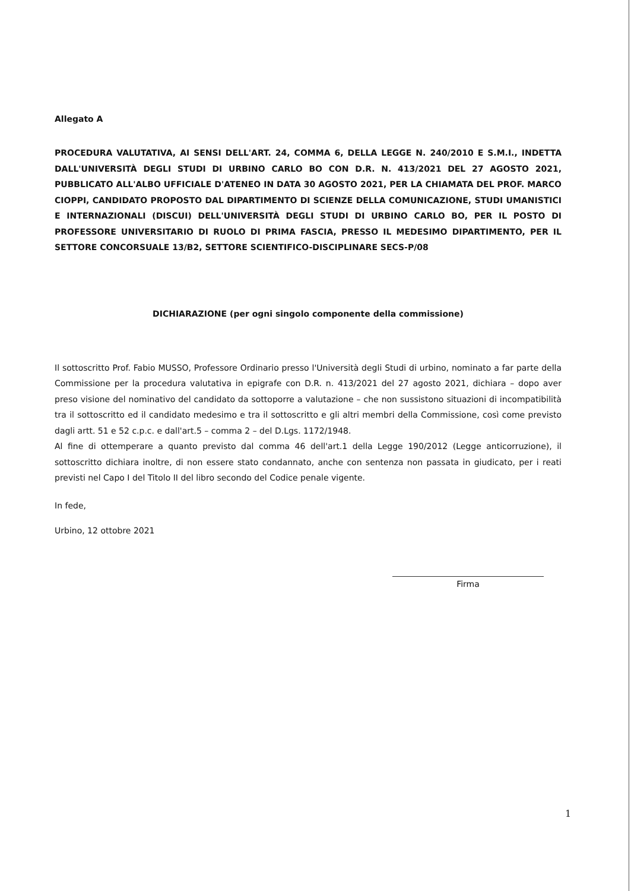Allegato A
PROCEDURA VALUTATIVA, AI SENSI DELL'ART. 24, COMMA 6, DELLA LEGGE N. 240/2010 E S.M.I., INDETTA DALL'UNIVERSITÀ DEGLI STUDI DI URBINO CARLO BO CON D.R. N. 413/2021 DEL 27 AGOSTO 2021, PUBBLICATO ALL'ALBO UFFICIALE D'ATENEO IN DATA 30 AGOSTO 2021, PER LA CHIAMATA DEL PROF. MARCO CIOPPI, CANDIDATO PROPOSTO DAL DIPARTIMENTO DI SCIENZE DELLA COMUNICAZIONE, STUDI UMANISTICI E INTERNAZIONALI (DISCUI) DELL'UNIVERSITÀ DEGLI STUDI DI URBINO CARLO BO, PER IL POSTO DI PROFESSORE UNIVERSITARIO DI RUOLO DI PRIMA FASCIA, PRESSO IL MEDESIMO DIPARTIMENTO, PER IL SETTORE CONCORSUALE 13/B2, SETTORE SCIENTIFICO-DISCIPLINARE SECS-P/08
DICHIARAZIONE (per ogni singolo componente della commissione)
Il sottoscritto Prof. Fabio MUSSO, Professore Ordinario presso l'Università degli Studi di urbino, nominato a far parte della Commissione per la procedura valutativa in epigrafe con D.R. n. 413/2021 del 27 agosto 2021, dichiara – dopo aver preso visione del nominativo del candidato da sottoporre a valutazione – che non sussistono situazioni di incompatibilità tra il sottoscritto ed il candidato medesimo e tra il sottoscritto e gli altri membri della Commissione, così come previsto dagli artt. 51 e 52 c.p.c. e dall'art.5 – comma 2 – del D.Lgs. 1172/1948.
Al fine di ottemperare a quanto previsto dal comma 46 dell'art.1 della Legge 190/2012 (Legge anticorruzione), il sottoscritto dichiara inoltre, di non essere stato condannato, anche con sentenza non passata in giudicato, per i reati previsti nel Capo I del Titolo II del libro secondo del Codice penale vigente.
In fede,
Urbino, 12 ottobre 2021
Firma
1